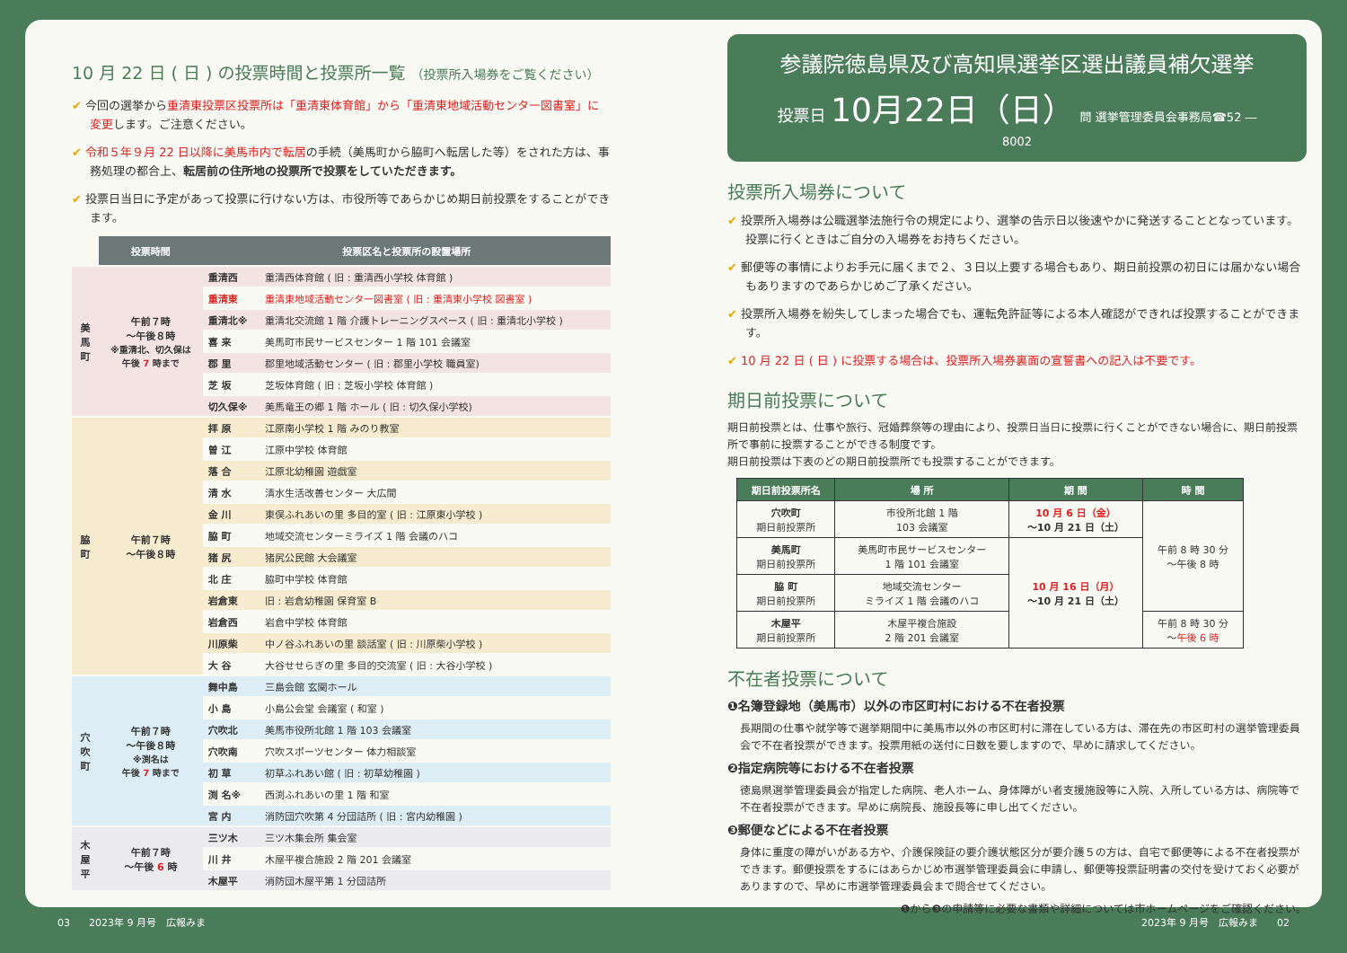10 月 22 日 ( 日 ) の投票時間と投票所一覧 （投票所入場券をご覧ください）
✔ 今回の選挙から重清東投票区投票所は「重清東体育館」から「重清東地域活動センター図書室」に変更します。ご注意ください。
✔ 令和５年９月 22 日以降に美馬市内で転居の手続（美馬町から脇町へ転居した等）をされた方は、事務処理の都合上、転居前の住所地の投票所で投票をしていただきます。
✔ 投票日当日に予定があって投票に行けない方は、市役所等であらかじめ期日前投票をすることができます。
| | 投票時間 | 投票区名と投票所の設置場所 | |
| --- | --- | --- | --- |
| 美 馬 町 | 午前７時 ～午後８時 ※重清北、切久保は 午後 7 時まで | 重清西 | 重清西体育館 ( 旧 : 重清西小学校 体育館 ) |
| | | 重清東 | 重清東地域活動センター図書室 ( 旧 : 重清東小学校 図書室 ) |
| | | 重清北※ | 重清北交流館 1 階 介護トレーニングスペース ( 旧 : 重清北小学校 ) |
| | | 喜 来 | 美馬町市民サービスセンター 1 階 101 会議室 |
| | | 郡 里 | 郡里地域活動センター ( 旧 : 郡里小学校 職員室) |
| | | 芝 坂 | 芝坂体育館 ( 旧 : 芝坂小学校 体育館 ) |
| | | 切久保※ | 美馬竜王の郷 1 階 ホール ( 旧 : 切久保小学校) |
| 脇 町 | 午前７時 ～午後８時 | 拝 原 | 江原南小学校 1 階 みのり教室 |
| | | 曽 江 | 江原中学校 体育館 |
| | | 落 合 | 江原北幼稚園 遊戯室 |
| | | 清 水 | 清水生活改善センター 大広間 |
| | | 金 川 | 東俣ふれあいの里 多目的室 ( 旧 : 江原東小学校 ) |
| | | 脇 町 | 地域交流センターミライズ 1 階 会議のハコ |
| | | 猪 尻 | 猪尻公民館 大会議室 |
| | | 北 庄 | 脇町中学校 体育館 |
| | | 岩倉東 | 旧 : 岩倉幼稚園 保育室 B |
| | | 岩倉西 | 岩倉中学校 体育館 |
| | | 川原柴 | 中ノ谷ふれあいの里 談話室 ( 旧 : 川原柴小学校 ) |
| | | 大 谷 | 大谷せせらぎの里 多目的交流室 ( 旧 : 大谷小学校 ) |
| 穴 吹 町 | 午前７時 ～午後８時 ※渕名は 午後 7 時まで | 舞中島 | 三島会館 玄関ホール |
| | | 小 島 | 小島公会堂 会議室 ( 和室 ) |
| | | 穴吹北 | 美馬市役所北館 1 階 103 会議室 |
| | | 穴吹南 | 穴吹スポーツセンター 体力相談室 |
| | | 初 草 | 初草ふれあい館 ( 旧 : 初草幼稚園 ) |
| | | 渕 名※ | 西渕ふれあいの里 1 階 和室 |
| | | 宮 内 | 消防団穴吹第 4 分団詰所 ( 旧 : 宮内幼稚園 ) |
| 木 屋 平 | 午前７時 ～午後 6 時 | 三ツ木 | 三ツ木集会所 集会室 |
| | | 川 井 | 木屋平複合施設 2 階 201 会議室 |
| | | 木屋平 | 消防団木屋平第 1 分団詰所 |
参議院徳島県及び高知県選挙区選出議員補欠選挙
投票日 10月22日（日） 問 選挙管理委員会事務局☎52 ― 8002
投票所入場券について
✔ 投票所入場券は公職選挙法施行令の規定により、選挙の告示日以後速やかに発送することとなっています。投票に行くときはご自分の入場券をお持ちください。
✔ 郵便等の事情によりお手元に届くまで２、３日以上要する場合もあり、期日前投票の初日には届かない場合もありますのであらかじめご了承ください。
✔ 投票所入場券を紛失してしまった場合でも、運転免許証等による本人確認ができれば投票することができます。
✔ 10 月 22 日 ( 日 ) に投票する場合は、投票所入場券裏面の宣誓書への記入は不要です。
期日前投票について
期日前投票とは、仕事や旅行、冠婚葬祭等の理由により、投票日当日に投票に行くことができない場合に、期日前投票所で事前に投票することができる制度です。
期日前投票は下表のどの期日前投票所でも投票することができます。
| 期日前投票所名 | 場 所 | 期 間 | 時 間 |
| --- | --- | --- | --- |
| 穴吹町 期日前投票所 | 市役所北館 1 階 103 会議室 | 10 月 6 日（金） ～10 月 21 日（土） | 午前 8 時 30 分 ～午後 8 時 |
| 美馬町 期日前投票所 | 美馬町市民サービスセンター 1 階 101 会議室 | 10 月 16 日（月） ～10 月 21 日（土） | |
| 脇 町 期日前投票所 | 地域交流センター ミライズ 1 階 会議のハコ | | |
| 木屋平 期日前投票所 | 木屋平複合施設 2 階 201 会議室 | | 午前 8 時 30 分 ～ 午後 6 時 |
不在者投票について
❶名簿登録地（美馬市）以外の市区町村における不在者投票
長期間の仕事や就学等で選挙期間中に美馬市以外の市区町村に滞在している方は、滞在先の市区町村の選挙管理委員会で不在者投票ができます。投票用紙の送付に日数を要しますので、早めに請求してください。
❷指定病院等における不在者投票
徳島県選挙管理委員会が指定した病院、老人ホーム、身体障がい者支援施設等に入院、入所している方は、病院等で不在者投票ができます。早めに病院長、施設長等に申し出てください。
❸郵便などによる不在者投票
身体に重度の障がいがある方や、介護保険証の要介護状態区分が要介護５の方は、自宅で郵便等による不在者投票ができます。郵便投票をするにはあらかじめ市選挙管理委員会に申請し、郵便等投票証明書の交付を受けておく必要がありますので、早めに市選挙管理委員会まで問合せてください。
❶から❸の申請等に必要な書類や詳細については市ホームページをご確認ください。
03 2023年 9 月号　広報みま 2023年 9 月号　広報みま 02